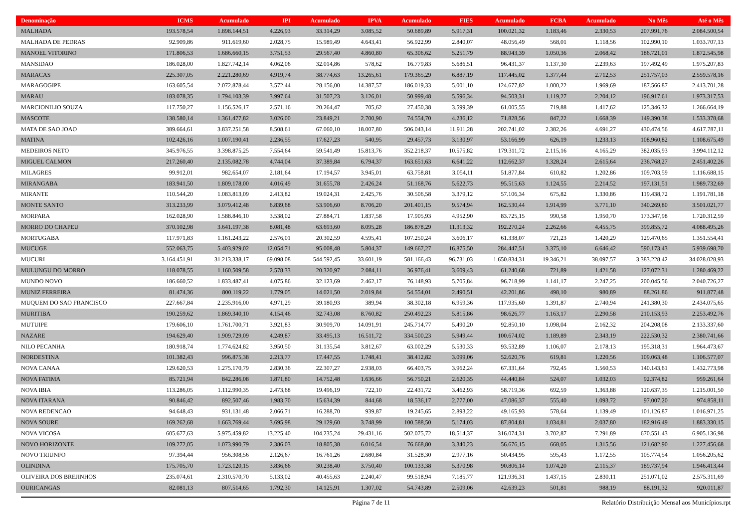| Denominação | ICMS | Acumulado | IPI | Acumulado | IPVA | Acumulado | FIES | Acumulado | FCBA | Acumulado | No Mês | Até o Mês |
| --- | --- | --- | --- | --- | --- | --- | --- | --- | --- | --- | --- | --- |
| MALHADA | 193.578,54 | 1.898.144,51 | 4.226,93 | 33.314,29 | 3.085,52 | 50.689,89 | 5.917,31 | 100.021,32 | 1.183,46 | 2.330,53 | 207.991,76 | 2.084.500,54 |
| MALHADA DE PEDRAS | 92.909,86 | 911.619,60 | 2.028,75 | 15.989,49 | 4.643,41 | 56.922,99 | 2.840,07 | 48.056,49 | 568,01 | 1.118,56 | 102.990,10 | 1.033.707,13 |
| MANOEL VITORINO | 171.806,53 | 1.686.660,15 | 3.751,53 | 29.567,40 | 4.860,80 | 65.306,62 | 5.251,79 | 88.943,39 | 1.050,36 | 2.068,42 | 186.721,01 | 1.872.545,98 |
| MANSIDAO | 186.028,00 | 1.827.742,14 | 4.062,06 | 32.014,86 | 578,62 | 16.779,83 | 5.686,51 | 96.431,37 | 1.137,30 | 2.239,63 | 197.492,49 | 1.975.207,83 |
| MARACAS | 225.307,05 | 2.221.280,69 | 4.919,74 | 38.774,63 | 13.265,61 | 179.365,29 | 6.887,19 | 117.445,02 | 1.377,44 | 2.712,53 | 251.757,03 | 2.559.578,16 |
| MARAGOGIPE | 163.605,54 | 2.072.878,44 | 3.572,44 | 28.156,00 | 14.387,57 | 186.019,33 | 5.001,10 | 124.677,82 | 1.000,22 | 1.969,69 | 187.566,87 | 2.413.701,28 |
| MARAU | 183.078,35 | 1.794.103,39 | 3.997,64 | 31.507,23 | 3.126,01 | 50.999,48 | 5.596,34 | 94.503,31 | 1.119,27 | 2.204,12 | 196.917,61 | 1.973.317,53 |
| MARCIONILIO SOUZA | 117.750,27 | 1.156.526,17 | 2.571,16 | 20.264,47 | 705,62 | 27.450,38 | 3.599,39 | 61.005,55 | 719,88 | 1.417,62 | 125.346,32 | 1.266.664,19 |
| MASCOTE | 138.580,14 | 1.361.477,82 | 3.026,00 | 23.849,21 | 2.700,90 | 74.554,70 | 4.236,12 | 71.828,56 | 847,22 | 1.668,39 | 149.390,38 | 1.533.378,68 |
| MATA DE SAO JOAO | 389.664,61 | 3.837.251,58 | 8.508,61 | 67.060,10 | 18.007,80 | 506.043,14 | 11.911,28 | 202.741,02 | 2.382,26 | 4.691,27 | 430.474,56 | 4.617.787,11 |
| MATINA | 102.426,16 | 1.007.190,41 | 2.236,55 | 17.627,23 | 540,95 | 29.457,73 | 3.130,97 | 53.166,99 | 626,19 | 1.233,13 | 108.960,82 | 1.108.675,49 |
| MEDEIROS NETO | 345.976,55 | 3.398.875,25 | 7.554,64 | 59.541,49 | 15.813,76 | 352.218,37 | 10.575,82 | 179.311,72 | 2.115,16 | 4.165,29 | 382.035,93 | 3.994.112,12 |
| MIGUEL CALMON | 217.260,40 | 2.135.082,78 | 4.744,04 | 37.389,84 | 6.794,37 | 163.651,63 | 6.641,22 | 112.662,37 | 1.328,24 | 2.615,64 | 236.768,27 | 2.451.402,26 |
| MILAGRES | 99.912,01 | 982.654,07 | 2.181,64 | 17.194,57 | 3.945,01 | 63.758,81 | 3.054,11 | 51.877,84 | 610,82 | 1.202,86 | 109.703,59 | 1.116.688,15 |
| MIRANGABA | 183.941,50 | 1.809.178,00 | 4.016,49 | 31.655,78 | 2.426,24 | 51.168,76 | 5.622,73 | 95.515,63 | 1.124,55 | 2.214,52 | 197.131,51 | 1.989.732,69 |
| MIRANTE | 110.544,20 | 1.083.813,09 | 2.413,82 | 19.024,31 | 2.425,76 | 30.506,58 | 3.379,12 | 57.106,34 | 675,82 | 1.330,86 | 119.438,72 | 1.191.781,18 |
| MONTE SANTO | 313.233,99 | 3.079.412,48 | 6.839,68 | 53.906,60 | 8.706,20 | 201.401,15 | 9.574,94 | 162.530,44 | 1.914,99 | 3.771,10 | 340.269,80 | 3.501.021,77 |
| MORPARA | 162.028,90 | 1.588.846,10 | 3.538,02 | 27.884,71 | 1.837,58 | 17.905,93 | 4.952,90 | 83.725,15 | 990,58 | 1.950,70 | 173.347,98 | 1.720.312,59 |
| MORRO DO CHAPEU | 370.102,98 | 3.641.197,38 | 8.081,48 | 63.693,60 | 8.095,28 | 186.878,29 | 11.313,32 | 192.270,24 | 2.262,66 | 4.455,75 | 399.855,72 | 4.088.495,26 |
| MORTUGABA | 117.971,83 | 1.161.243,22 | 2.576,01 | 20.302,59 | 4.595,41 | 107.250,24 | 3.606,17 | 61.338,07 | 721,23 | 1.420,29 | 129.470,65 | 1.351.554,41 |
| MUCUGE | 552.063,75 | 5.403.929,02 | 12.054,71 | 95.008,48 | 5.804,37 | 149.667,27 | 16.875,50 | 284.447,51 | 3.375,10 | 6.646,42 | 590.173,43 | 5.939.698,70 |
| MUCURI | 3.164.451,91 | 31.213.338,17 | 69.098,08 | 544.592,45 | 33.601,19 | 581.166,43 | 96.731,03 | 1.650.834,31 | 19.346,21 | 38.097,57 | 3.383.228,42 | 34.028.028,93 |
| MULUNGU DO MORRO | 118.078,55 | 1.160.509,58 | 2.578,33 | 20.320,97 | 2.084,11 | 36.976,41 | 3.609,43 | 61.240,68 | 721,89 | 1.421,58 | 127.072,31 | 1.280.469,22 |
| MUNDO NOVO | 186.660,52 | 1.833.487,41 | 4.075,86 | 32.123,69 | 2.462,17 | 76.148,93 | 5.705,84 | 96.718,99 | 1.141,17 | 2.247,25 | 200.045,56 | 2.040.726,27 |
| MUNIZ FERREIRA | 81.474,36 | 800.119,22 | 1.779,05 | 14.021,50 | 2.019,84 | 54.554,01 | 2.490,51 | 42.201,86 | 498,10 | 980,89 | 88.261,86 | 911.877,48 |
| MUQUEM DO SAO FRANCISCO | 227.667,84 | 2.235.916,00 | 4.971,29 | 39.180,93 | 389,94 | 38.302,18 | 6.959,36 | 117.935,60 | 1.391,87 | 2.740,94 | 241.380,30 | 2.434.075,65 |
| MURITIBA | 190.259,62 | 1.869.340,10 | 4.154,46 | 32.743,08 | 8.760,82 | 250.492,23 | 5.815,86 | 98.626,77 | 1.163,17 | 2.290,58 | 210.153,93 | 2.253.492,76 |
| MUTUIPE | 179.606,10 | 1.761.700,71 | 3.921,83 | 30.909,70 | 14.091,91 | 245.714,77 | 5.490,20 | 92.850,10 | 1.098,04 | 2.162,32 | 204.208,08 | 2.133.337,60 |
| NAZARE | 194.629,40 | 1.909.729,09 | 4.249,87 | 33.495,13 | 16.511,72 | 334.500,23 | 5.949,44 | 100.674,02 | 1.189,89 | 2.343,19 | 222.530,32 | 2.380.741,66 |
| NILO PECANHA | 180.918,74 | 1.774.624,82 | 3.950,50 | 31.135,54 | 3.812,67 | 63.002,29 | 5.530,33 | 93.532,89 | 1.106,07 | 2.178,13 | 195.318,31 | 1.964.473,67 |
| NORDESTINA | 101.382,43 | 996.875,38 | 2.213,77 | 17.447,55 | 1.748,41 | 38.412,82 | 3.099,06 | 52.620,76 | 619,81 | 1.220,56 | 109.063,48 | 1.106.577,07 |
| NOVA CANAA | 129.620,53 | 1.275.170,79 | 2.830,36 | 22.307,27 | 2.938,03 | 66.403,75 | 3.962,24 | 67.331,64 | 792,45 | 1.560,53 | 140.143,61 | 1.432.773,98 |
| NOVA FATIMA | 85.721,94 | 842.286,08 | 1.871,80 | 14.752,48 | 1.636,66 | 56.750,21 | 2.620,35 | 44.440,84 | 524,07 | 1.032,03 | 92.374,82 | 959.261,64 |
| NOVA IBIA | 113.286,05 | 1.112.990,35 | 2.473,68 | 19.496,19 | 722,10 | 22.431,72 | 3.462,93 | 58.719,36 | 692,59 | 1.363,88 | 120.637,35 | 1.215.001,50 |
| NOVA ITARANA | 90.846,42 | 892.507,46 | 1.983,70 | 15.634,39 | 844,68 | 18.536,17 | 2.777,00 | 47.086,37 | 555,40 | 1.093,72 | 97.007,20 | 974.858,11 |
| NOVA REDENCAO | 94.648,43 | 931.131,48 | 2.066,71 | 16.288,70 | 939,87 | 19.245,65 | 2.893,22 | 49.165,93 | 578,64 | 1.139,49 | 101.126,87 | 1.016.971,25 |
| NOVA SOURE | 169.262,68 | 1.663.769,44 | 3.695,98 | 29.129,60 | 3.748,99 | 100.588,50 | 5.174,03 | 87.804,81 | 1.034,81 | 2.037,80 | 182.916,49 | 1.883.330,15 |
| NOVA VICOSA | 605.677,63 | 5.975.459,82 | 13.225,40 | 104.235,24 | 29.431,16 | 502.075,72 | 18.514,37 | 316.074,31 | 3.702,87 | 7.291,89 | 670.551,43 | 6.905.136,98 |
| NOVO HORIZONTE | 109.272,05 | 1.073.990,79 | 2.386,03 | 18.805,38 | 6.016,54 | 76.668,80 | 3.340,23 | 56.676,15 | 668,05 | 1.315,56 | 121.682,90 | 1.227.456,68 |
| NOVO TRIUNFO | 97.394,44 | 956.308,56 | 2.126,67 | 16.761,26 | 2.680,84 | 31.528,30 | 2.977,16 | 50.434,95 | 595,43 | 1.172,55 | 105.774,54 | 1.056.205,62 |
| OLINDINA | 175.705,70 | 1.723.120,15 | 3.836,66 | 30.238,40 | 3.750,40 | 100.133,38 | 5.370,98 | 90.806,14 | 1.074,20 | 2.115,37 | 189.737,94 | 1.946.413,44 |
| OLIVEIRA DOS BREJINHOS | 235.074,61 | 2.310.570,70 | 5.133,02 | 40.455,63 | 2.240,47 | 99.518,94 | 7.185,77 | 121.936,31 | 1.437,15 | 2.830,11 | 251.071,02 | 2.575.311,69 |
| OURICANGAS | 82.081,13 | 807.514,65 | 1.792,30 | 14.125,91 | 1.307,02 | 54.743,89 | 2.509,06 | 42.639,23 | 501,81 | 988,19 | 88.191,32 | 920.011,87 |
Página 7 de 11 Relatório Distribuição Mensal aos Municípios.rpt